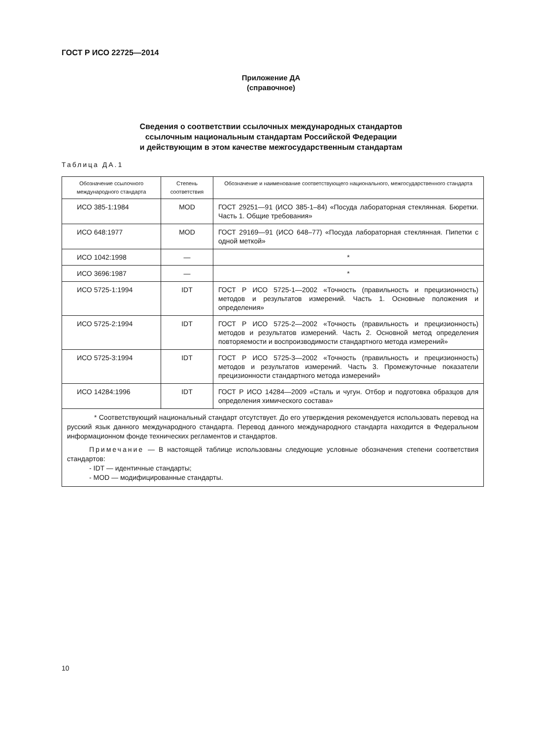ГОСТ Р ИСО 22725—2014
Приложение ДА
(справочное)
Сведения о соответствии ссылочных международных стандартов
ссылочным национальным стандартам Российской Федерации
и действующим в этом качестве межгосударственным стандартам
Таблица ДА.1
| Обозначение ссылочного международного стандарта | Степень соответствия | Обозначение и наименование соответствующего национального, межгосударственного стандарта |
| --- | --- | --- |
| ИСО 385-1:1984 | MOD | ГОСТ 29251—91 (ИСО 385-1–84) «Посуда лабораторная стеклянная. Бюретки. Часть 1. Общие требования» |
| ИСО 648:1977 | MOD | ГОСТ 29169—91 (ИСО 648–77) «Посуда лабораторная стеклянная. Пипетки с одной меткой» |
| ИСО 1042:1998 | — | * |
| ИСО 3696:1987 | — | * |
| ИСО 5725-1:1994 | IDT | ГОСТ Р ИСО 5725-1—2002 «Точность (правильность и прецизионность) методов и результатов измерений. Часть 1. Основные положения и определения» |
| ИСО 5725-2:1994 | IDT | ГОСТ Р ИСО 5725-2—2002 «Точность (правильность и прецизионность) методов и результатов измерений. Часть 2. Основной метод определения повторяемости и воспроизводимости стандартного метода измерений» |
| ИСО 5725-3:1994 | IDT | ГОСТ Р ИСО 5725-3—2002 «Точность (правильность и прецизионность) методов и результатов измерений. Часть 3. Промежуточные показатели прецизионности стандартного метода измерений» |
| ИСО 14284:1996 | IDT | ГОСТ Р ИСО 14284—2009 «Сталь и чугун. Отбор и подготовка образцов для определения химического состава» |
| * Соответствующий национальный стандарт отсутствует. До его утверждения рекомендуется использовать перевод на русский язык данного международного стандарта. Перевод данного международного стандарта находится в Федеральном информационном фонде технических регламентов и стандартов. Примечание — В настоящей таблице использованы следующие условные обозначения степени соответствия стандартов: - IDT — идентичные стандарты; - MOD — модифицированные стандарты. | | |
10